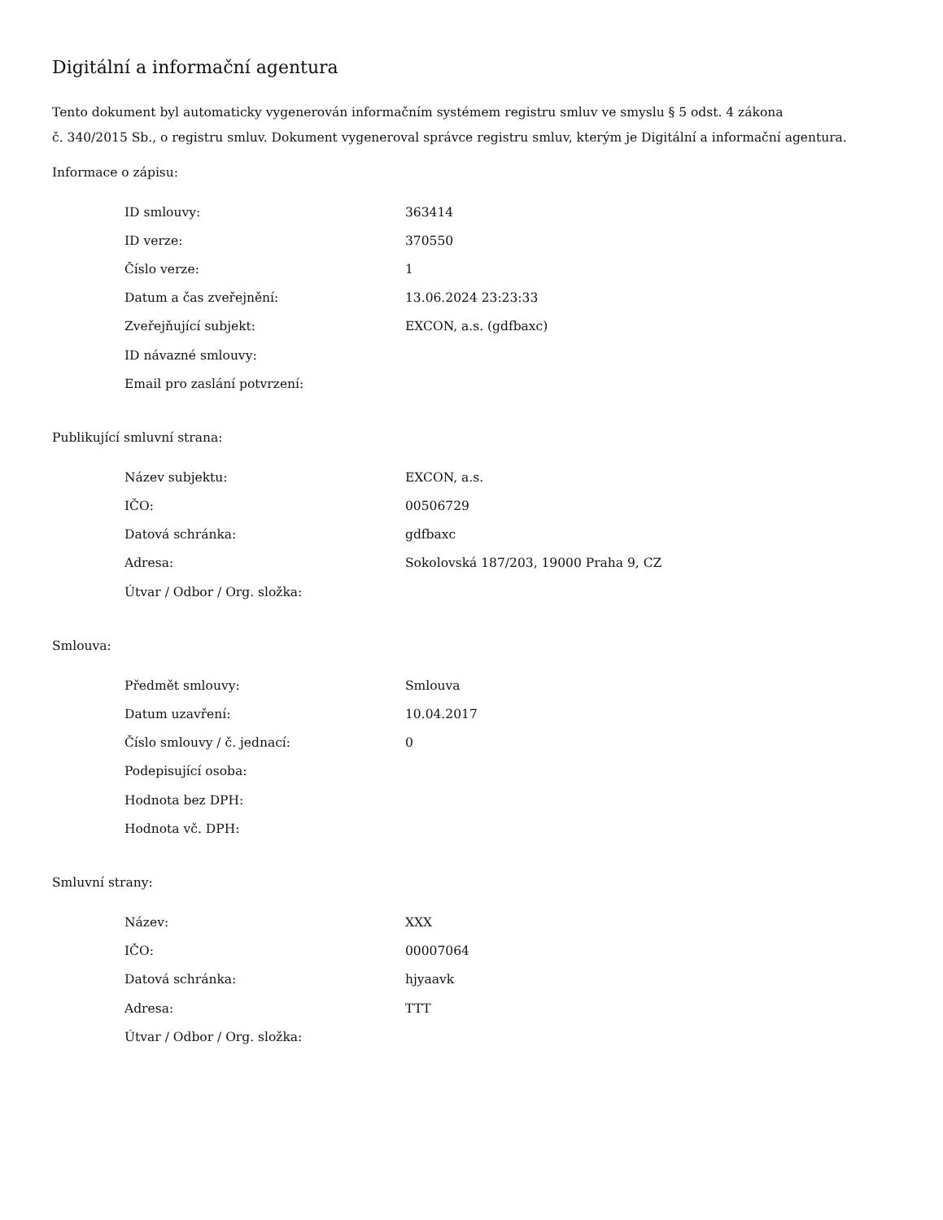Digitální a informační agentura
Tento dokument byl automaticky vygenerován informačním systémem registru smluv ve smyslu § 5 odst. 4 zákona
č. 340/2015 Sb., o registru smluv. Dokument vygeneroval správce registru smluv, kterým je Digitální a informační agentura.
Informace o zápisu:
| ID smlouvy: | 363414 |
| ID verze: | 370550 |
| Číslo verze: | 1 |
| Datum a čas zveřejnění: | 13.06.2024 23:23:33 |
| Zveřejňující subjekt: | EXCON, a.s. (gdfbaxc) |
| ID návazné smlouvy: | |
| Email pro zaslání potvrzení: | |
Publikující smluvní strana:
| Název subjektu: | EXCON, a.s. |
| IČO: | 00506729 |
| Datová schránka: | gdfbaxc |
| Adresa: | Sokolovská 187/203, 19000 Praha 9, CZ |
| Útvar / Odbor / Org. složka: | |
Smlouva:
| Předmět smlouvy: | Smlouva |
| Datum uzavření: | 10.04.2017 |
| Číslo smlouvy / č. jednací: | 0 |
| Podepisující osoba: | |
| Hodnota bez DPH: | |
| Hodnota vč. DPH: | |
Smluvní strany:
| Název: | XXX |
| IČO: | 00007064 |
| Datová schránka: | hjyaavk |
| Adresa: | TTT |
| Útvar / Odbor / Org. složka: | |